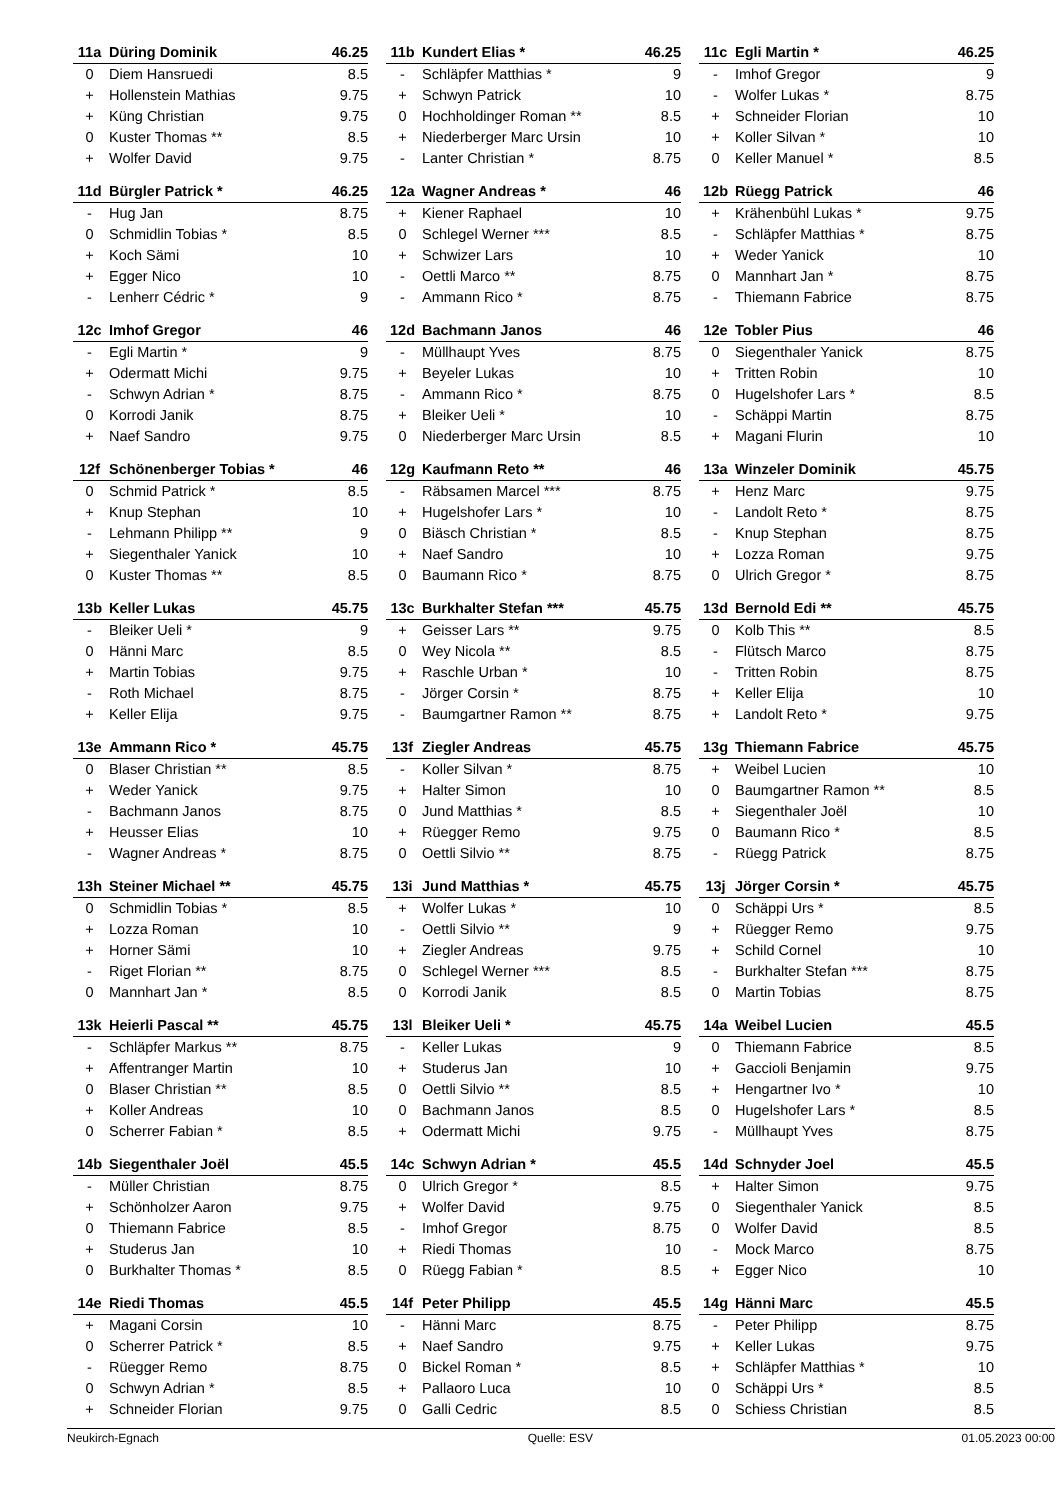| 11a | Düring Dominik | 46.25 |
| --- | --- | --- |
| 0 | Diem Hansruedi | 8.5 |
| + | Hollenstein Mathias | 9.75 |
| + | Küng Christian | 9.75 |
| 0 | Kuster Thomas ** | 8.5 |
| + | Wolfer David | 9.75 |
| 11b | Kundert Elias * | 46.25 |
| --- | --- | --- |
| - | Schläpfer Matthias * | 9 |
| + | Schwyn Patrick | 10 |
| 0 | Hochholdinger Roman ** | 8.5 |
| + | Niederberger Marc Ursin | 10 |
| - | Lanter Christian * | 8.75 |
| 11c | Egli Martin * | 46.25 |
| --- | --- | --- |
| - | Imhof Gregor | 9 |
| - | Wolfer Lukas * | 8.75 |
| + | Schneider Florian | 10 |
| + | Koller Silvan * | 10 |
| 0 | Keller Manuel * | 8.5 |
| 11d | Bürgler Patrick * | 46.25 |
| --- | --- | --- |
| - | Hug Jan | 8.75 |
| 0 | Schmidlin Tobias * | 8.5 |
| + | Koch Sämi | 10 |
| + | Egger Nico | 10 |
| - | Lenherr Cédric * | 9 |
| 12a | Wagner Andreas * | 46 |
| --- | --- | --- |
| + | Kiener Raphael | 10 |
| 0 | Schlegel Werner *** | 8.5 |
| + | Schwizer Lars | 10 |
| - | Oettli Marco ** | 8.75 |
| - | Ammann Rico * | 8.75 |
| 12b | Rüegg Patrick | 46 |
| --- | --- | --- |
| + | Krähenbühl Lukas * | 9.75 |
| - | Schläpfer Matthias * | 8.75 |
| + | Weder Yanick | 10 |
| 0 | Mannhart Jan * | 8.75 |
| - | Thiemann Fabrice | 8.75 |
| 12c | Imhof Gregor | 46 |
| --- | --- | --- |
| - | Egli Martin * | 9 |
| + | Odermatt Michi | 9.75 |
| - | Schwyn Adrian * | 8.75 |
| 0 | Korrodi Janik | 8.75 |
| + | Naef Sandro | 9.75 |
| 12d | Bachmann Janos | 46 |
| --- | --- | --- |
| - | Müllhaupt Yves | 8.75 |
| + | Beyeler Lukas | 10 |
| - | Ammann Rico * | 8.75 |
| + | Bleiker Ueli * | 10 |
| 0 | Niederberger Marc Ursin | 8.5 |
| 12e | Tobler Pius | 46 |
| --- | --- | --- |
| 0 | Siegenthaler Yanick | 8.75 |
| + | Tritten Robin | 10 |
| 0 | Hugelshofer Lars * | 8.5 |
| - | Schäppi Martin | 8.75 |
| + | Magani Flurin | 10 |
| 12f | Schönenberger Tobias * | 46 |
| --- | --- | --- |
| 0 | Schmid Patrick * | 8.5 |
| + | Knup Stephan | 10 |
| - | Lehmann Philipp ** | 9 |
| + | Siegenthaler Yanick | 10 |
| 0 | Kuster Thomas ** | 8.5 |
| 12g | Kaufmann Reto ** | 46 |
| --- | --- | --- |
| - | Räbsamen Marcel *** | 8.75 |
| + | Hugelshofer Lars * | 10 |
| 0 | Biäsch Christian * | 8.5 |
| + | Naef Sandro | 10 |
| 0 | Baumann Rico * | 8.75 |
| 13a | Winzeler Dominik | 45.75 |
| --- | --- | --- |
| + | Henz Marc | 9.75 |
| - | Landolt Reto * | 8.75 |
| - | Knup Stephan | 8.75 |
| + | Lozza Roman | 9.75 |
| 0 | Ulrich Gregor * | 8.75 |
| 13b | Keller Lukas | 45.75 |
| --- | --- | --- |
| - | Bleiker Ueli * | 9 |
| 0 | Hänni Marc | 8.5 |
| + | Martin Tobias | 9.75 |
| - | Roth Michael | 8.75 |
| + | Keller Elija | 9.75 |
| 13c | Burkhalter Stefan *** | 45.75 |
| --- | --- | --- |
| + | Geisser Lars ** | 9.75 |
| 0 | Wey Nicola ** | 8.5 |
| + | Raschle Urban * | 10 |
| - | Jörger Corsin * | 8.75 |
| - | Baumgartner Ramon ** | 8.75 |
| 13d | Bernold Edi ** | 45.75 |
| --- | --- | --- |
| 0 | Kolb This ** | 8.5 |
| - | Flütsch Marco | 8.75 |
| - | Tritten Robin | 8.75 |
| + | Keller Elija | 10 |
| + | Landolt Reto * | 9.75 |
| 13e | Ammann Rico * | 45.75 |
| --- | --- | --- |
| 0 | Blaser Christian ** | 8.5 |
| + | Weder Yanick | 9.75 |
| - | Bachmann Janos | 8.75 |
| + | Heusser Elias | 10 |
| - | Wagner Andreas * | 8.75 |
| 13f | Ziegler Andreas | 45.75 |
| --- | --- | --- |
| - | Koller Silvan * | 8.75 |
| + | Halter Simon | 10 |
| 0 | Jund Matthias * | 8.5 |
| + | Rüegger Remo | 9.75 |
| 0 | Oettli Silvio ** | 8.75 |
| 13g | Thiemann Fabrice | 45.75 |
| --- | --- | --- |
| + | Weibel Lucien | 10 |
| 0 | Baumgartner Ramon ** | 8.5 |
| + | Siegenthaler Joël | 10 |
| 0 | Baumann Rico * | 8.5 |
| - | Rüegg Patrick | 8.75 |
| 13h | Steiner Michael ** | 45.75 |
| --- | --- | --- |
| 0 | Schmidlin Tobias * | 8.5 |
| + | Lozza Roman | 10 |
| + | Horner Sämi | 10 |
| - | Riget Florian ** | 8.75 |
| 0 | Mannhart Jan * | 8.5 |
| 13i | Jund Matthias * | 45.75 |
| --- | --- | --- |
| + | Wolfer Lukas * | 10 |
| - | Oettli Silvio ** | 9 |
| + | Ziegler Andreas | 9.75 |
| 0 | Schlegel Werner *** | 8.5 |
| 0 | Korrodi Janik | 8.5 |
| 13j | Jörger Corsin * | 45.75 |
| --- | --- | --- |
| 0 | Schäppi Urs * | 8.5 |
| + | Rüegger Remo | 9.75 |
| + | Schild Cornel | 10 |
| - | Burkhalter Stefan *** | 8.75 |
| 0 | Martin Tobias | 8.75 |
| 13k | Heierli Pascal ** | 45.75 |
| --- | --- | --- |
| - | Schläpfer Markus ** | 8.75 |
| + | Affentranger Martin | 10 |
| 0 | Blaser Christian ** | 8.5 |
| + | Koller Andreas | 10 |
| 0 | Scherrer Fabian * | 8.5 |
| 13l | Bleiker Ueli * | 45.75 |
| --- | --- | --- |
| - | Keller Lukas | 9 |
| + | Studerus Jan | 10 |
| 0 | Oettli Silvio ** | 8.5 |
| 0 | Bachmann Janos | 8.5 |
| + | Odermatt Michi | 9.75 |
| 14a | Weibel Lucien | 45.5 |
| --- | --- | --- |
| 0 | Thiemann Fabrice | 8.5 |
| + | Gaccioli Benjamin | 9.75 |
| + | Hengartner Ivo * | 10 |
| 0 | Hugelshofer Lars * | 8.5 |
| - | Müllhaupt Yves | 8.75 |
| 14b | Siegenthaler Joël | 45.5 |
| --- | --- | --- |
| - | Müller Christian | 8.75 |
| + | Schönholzer Aaron | 9.75 |
| 0 | Thiemann Fabrice | 8.5 |
| + | Studerus Jan | 10 |
| 0 | Burkhalter Thomas * | 8.5 |
| 14c | Schwyn Adrian * | 45.5 |
| --- | --- | --- |
| 0 | Ulrich Gregor * | 8.5 |
| + | Wolfer David | 9.75 |
| - | Imhof Gregor | 8.75 |
| + | Riedi Thomas | 10 |
| 0 | Rüegg Fabian * | 8.5 |
| 14d | Schnyder Joel | 45.5 |
| --- | --- | --- |
| + | Halter Simon | 9.75 |
| 0 | Siegenthaler Yanick | 8.5 |
| 0 | Wolfer David | 8.5 |
| - | Mock Marco | 8.75 |
| + | Egger Nico | 10 |
| 14e | Riedi Thomas | 45.5 |
| --- | --- | --- |
| + | Magani Corsin | 10 |
| 0 | Scherrer Patrick * | 8.5 |
| - | Rüegger Remo | 8.75 |
| 0 | Schwyn Adrian * | 8.5 |
| + | Schneider Florian | 9.75 |
| 14f | Peter Philipp | 45.5 |
| --- | --- | --- |
| - | Hänni Marc | 8.75 |
| + | Naef Sandro | 9.75 |
| 0 | Bickel Roman * | 8.5 |
| + | Pallaoro Luca | 10 |
| 0 | Galli Cedric | 8.5 |
| 14g | Hänni Marc | 45.5 |
| --- | --- | --- |
| - | Peter Philipp | 8.75 |
| + | Keller Lukas | 9.75 |
| + | Schläpfer Matthias * | 10 |
| 0 | Schäppi Urs * | 8.5 |
| 0 | Schiess Christian | 8.5 |
Neukirch-Egnach Quelle: ESV 01.05.2023 00:00